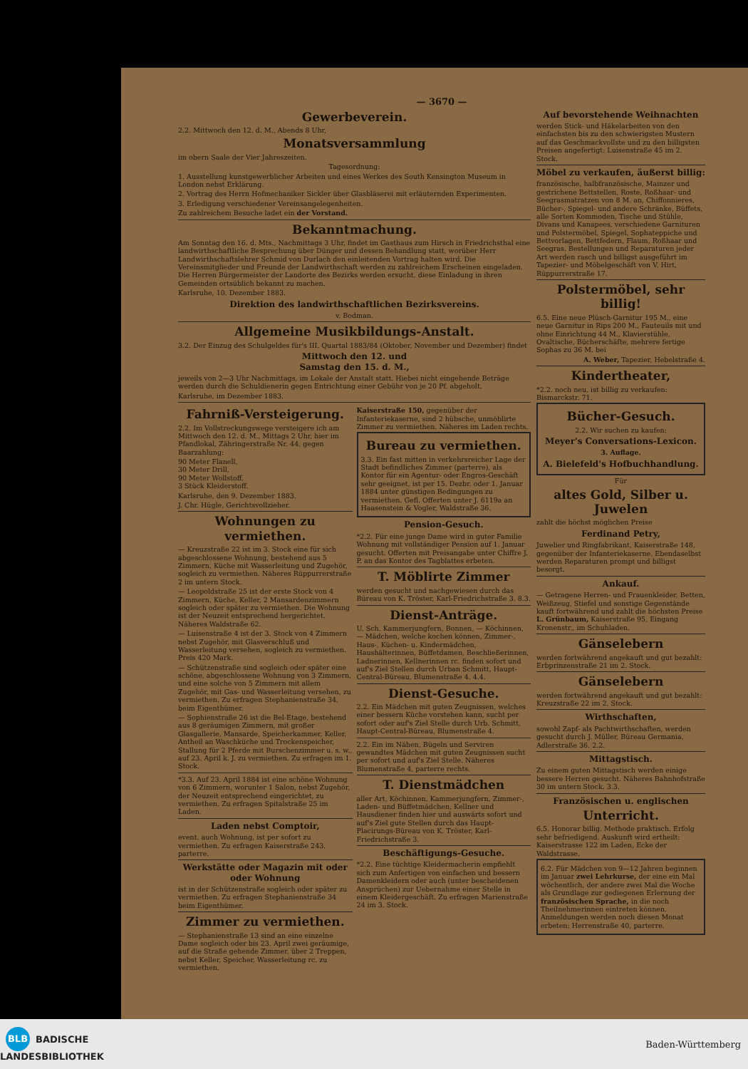— 3670 —
Gewerbeverein.
2.2. Mittwoch den 12. d. M., Abends 8 Uhr,
Monatsversammlung
im obern Saale der Vier Jahreszeiten.
Tagesordnung:
1. Ausstellung kunstgewerblicher Arbeiten und eines Werkes des South Kensington Museum in London nebst Erklärung.
2. Vortrag des Herrn Hofmechaniker Sickler über Glasbläserei mit erläuternden Experimenten.
3. Erledigung verschiedener Vereinsangelegenheiten.
Zu zahlreichem Besuche ladet ein der Vorstand.
Bekanntmachung.
Am Sonntag den 16. d. Mts., Nachmittags 3 Uhr, findet im Gasthaus zum Hirsch in Friedrichsthal eine landwirthschaftliche Besprechung über Dünger und dessen Behandlung statt, worüber Herr Landwirthschaftslehrer Schmid von Durlach den einleitenden Vortrag halten wird. Die Vereinsmitglieder und Freunde der Landwirthschaft werden zu zahlreichem Erscheinen eingeladen. Die Herren Bürgermeister der Landorte des Bezirks werden ersucht, diese Einladung in ihren Gemeinden ortsüblich bekannt zu machen.
Karlsruhe, 10. Dezember 1883.
Direktion des landwirthschaftlichen Bezirksvereins.
v. Bodman.
Allgemeine Musikbildungs-Anstalt.
3.2. Der Einzug des Schulgeldes für's III. Quartal 1883/84 (Oktober, November und Dezember) findet
Mittwoch den 12. und
Samstag den 15. d. M.,
jeweils von 2—3 Uhr Nachmittags, im Lokale der Anstalt statt. Hiebei nicht eingehende Beträge werden durch die Schuldienerin gegen Entrichtung einer Gebühr von je 20 Pf. abgeholt.
Karlsruhe, im Dezember 1883.
Fahrniß-Versteigerung.
2.2. Im Vollstreckungswege versteigere ich am Mittwoch den 12. d. M., Mittags 2 Uhr, hier im Pfandlokal, Zähringerstraße Nr. 44, gegen Baarzahlung:
90 Meter Flanell,
30 Meter Drill,
90 Meter Wollstoff,
3 Stück Kleiderstoff.
Karlsruhe, den 9. Dezember 1883.
J. Chr. Hügle, Gerichtsvollzieher.
Wohnungen zu vermiethen.
— Kreuzstraße 22 ist im 3. Stock eine für sich abgeschlossene Wohnung, bestehend aus 5 Zimmern, Küche mit Wasserleitung und Zugehör, sogleich zu vermiethen. Näheres Rüppurrerstraße 2 im untern Stock.
— Leopoldstraße 25 ist der erste Stock von 4 Zimmern, Küche, Keller, 2 Mansardenzimmern sogleich oder später zu vermiethen. Die Wohnung ist der Neuzeit entsprechend hergerichtet. Näheres Waldstraße 62.
— Luisenstraße 4 ist der 3. Stock von 4 Zimmern nebst Zugehör, mit Glasverschluß und Wasserleitung versehen, sogleich zu vermiethen. Preis 420 Mark.
— Schützenstraße sind sogleich oder später eine schöne, abgeschlossene Wohnung von 3 Zimmern, und eine solche von 5 Zimmern mit allem Zugehör, mit Gas- und Wasserleitung versehen, zu vermiethen. Zu erfragen Stephanienstraße 34, beim Eigenthümer.
— Sophienstraße 26 ist die Bel-Etage, bestehend aus 8 geräumigen Zimmern, mit großer Glasgallerie, Mansarde, Speicherkammer, Keller, Antheil an Waschküche und Trockenspeicher, Stallung für 2 Pferde mit Burschenzimmer u. s. w., auf 23. April k. J. zu vermiethen. Zu erfragen im 1. Stock.
*3.3. Auf 23. April 1884 ist eine schöne Wohnung von 6 Zimmern, worunter 1 Salon, nebst Zugehör, der Neuzeit entsprechend eingerichtet, zu vermiethen. Zu erfragen Spitalstraße 25 im Laden.
Laden nebst Comptoir,
event. auch Wohnung, ist per sofort zu vermiethen. Zu erfragen Kaiserstraße 243, parterre.
Werkstätte oder Magazin mit oder oder Wohnung
ist in der Schützenstraße sogleich oder später zu vermiethen. Zu erfragen Stephanienstraße 34 beim Eigenthümer.
Zimmer zu vermiethen.
— Stephanienstraße 13 sind an eine einzelne Dame sogleich oder bis 23. April zwei geräumige, auf die Straße gehende Zimmer, über 2 Treppen, nebst Keller, Speicher, Wasserleitung rc. zu vermiethen.
Kaiserstraße 150, gegenüber der Infanteriekaserne, sind 2 hübsche, unmöblirte Zimmer zu vermiethen. Näheres im Laden rechts.
Bureau zu vermiethen.
3.3. Ein fast mitten in verkehrsreicher Lage der Stadt befindliches Zimmer (parterre), als Kontor für ein Agentur- oder Engros-Geschäft sehr geeignet, ist per 15. Dezbr. oder 1. Januar 1884 unter günstigen Bedingungen zu vermiethen. Gefl. Offerten unter J. 6119a an Haasenstein & Vogler, Waldstraße 36.
Pension-Gesuch.
*2.2. Für eine junge Dame wird in guter Familie Wohnung mit vollständiger Pension auf 1. Januar gesucht. Offerten mit Preisangabe unter Chiffre J. P. an das Kontor des Tagblattes erbeten.
T. Möblirte Zimmer
werden gesucht und nachgewiesen durch das Büreau von K. Tröster, Karl-Friedrichstraße 3. 8.3.
Dienst-Anträge.
U. Sch. Kammerjungfern, Bonnen, — Köchinnen, — Mädchen, welche kochen können, Zimmer-, Haus-, Küchen- u. Kindermädchen, Haushälterinnen, Büffetdamen, Beschließerinnen, Ladnerinnen, Kellnerinnen rc. finden sofort und auf's Ziel Stellen durch Urban Schmitt, Haupt-Central-Büreau, Blumenstraße 4. 4.4.
Dienst-Gesuche.
2.2. Ein Mädchen mit guten Zeugnissen, welches einer bessern Küche vorstehen kann, sucht per sofort oder auf's Ziel Stelle durch Urb. Schmitt, Haupt-Central-Büreau, Blumenstraße 4.
2.2. Ein im Nähen, Bügeln und Serviren gewandtes Mädchen mit guten Zeugnissen sucht per sofort und auf's Ziel Stelle. Näheres Blumenstraße 4, parterre rechts.
T. Dienstmädchen
aller Art, Köchinnen, Kammerjungfern, Zimmer-, Laden- und Büffetmädchen, Kellner und Hausdiener finden hier und auswärts sofort und auf's Ziel gute Stellen durch das Haupt-Placirungs-Büreau von K. Tröster, Karl-Friedrichstraße 3.
Beschäftigungs-Gesuche.
*2.2. Eine tüchtige Kleidermacherin empfiehlt sich zum Anfertigen von einfachen und bessern Damenkleidern oder auch (unter bescheidenen Ansprüchen) zur Uebernahme einer Stelle in einem Kleidergeschäft. Zu erfragen Marienstraße 24 im 3. Stock.
Auf bevorstehende Weihnachten
werden Stick- und Häkelarbeiten von den einfachsten bis zu den schwierigsten Mustern auf das Geschmackvollste und zu den billigsten Preisen angefertigt: Luisenstraße 45 im 2. Stock.
Möbel zu verkaufen, äußerst billig:
französische, halbfranzösische, Mainzer und gestrichene Bettstellen, Roste, Roßhaar- und Seegrasmatratzen von 8 M. an, Chiffonnieres, Bücher-, Spiegel- und andere Schränke, Büffets, alle Sorten Kommoden, Tische und Stühle, Divans und Kanapees, verschiedene Garnituren und Polstermöbel, Spiegel, Sophateppiche und Bettvorlagen, Bettfedern, Flaum, Roßhaar und Seegras. Bestellungen und Reparaturen jeder Art werden rasch und billigst ausgeführt im Tapezier- und Möbelgeschäft von V. Hirt, Rüppurrerstraße 17.
Polstermöbel, sehr billig!
6.5. Eine neue Plüsch-Garnitur 195 M., eine neue Garnitur in Rips 200 M., Fauteuils mit und ohne Einrichtung 44 M., Klavierstühle, Ovaltische, Bücherschäfte, mehrere fertige Sophas zu 36 M. bei
A. Weber, Tapezier, Hebelstraße 4.
Kindertheater,
*2.2. noch neu, ist billig zu verkaufen: Bismarckstr. 71.
Bücher-Gesuch.
2.2. Wir suchen zu kaufen:
Meyer's Conversations-Lexicon.
3. Auflage.
A. Bielefeld's Hofbuchhandlung.
Für
altes Gold, Silber u. Juwelen
zahlt die höchst möglichen Preise
Ferdinand Petry,
Juwelier und Ringfabrikant, Kaiserstraße 148, gegenüber der Infanteriekaserne. Ebendaselbst werden Reparaturen prompt und billigst besorgt.
Ankauf.
— Getragene Herren- und Frauenkleider, Betten, Weißzeug, Stiefel und sonstige Gegenstände kauft fortwährend und zahlt die höchsten Preise L. Grünbaum, Kaiserstraße 95, Eingang Kronenstr., im Schuhladen.
Gänselebern
werden fortwährend angekauft und gut bezahlt: Erbprinzenstraße 21 im 2. Stock.
Gänselebern
werden fortwährend angekauft und gut bezahlt: Kreuzstraße 22 im 2. Stock.
Wirthschaften,
sowohl Zapf- als Pachtwirthschaften, werden gesucht durch J. Müller, Büreau Germania, Adlerstraße 36. 2.2.
Mittagstisch.
Zu einem guten Mittagstisch werden einige bessere Herren gesucht. Näheres Bahnhofstraße 30 im untern Stock. 3.3.
Französischen u. englischen
Unterricht.
6.5. Honorar billig. Methode praktisch. Erfolg sehr befriedigend. Auskunft wird ertheilt: Kaiserstrasse 122 im Laden, Ecke der Waldstrasse.
6.2. Für Mädchen von 9—12 Jahren beginnen im Januar zwei Lehrkurse, der eine ein Mal wöchentlich, der andere zwei Mal die Woche als Grundlage zur gediegenen Erlernung der französischen Sprache, in die noch Theilnehmerinnen eintreten können. Anmeldungen werden noch diesen Monat erbeten: Herrenstraße 40, parterre.
BLB BADISCHE
LANDESBIBLIOTHEK
Baden-Württemberg